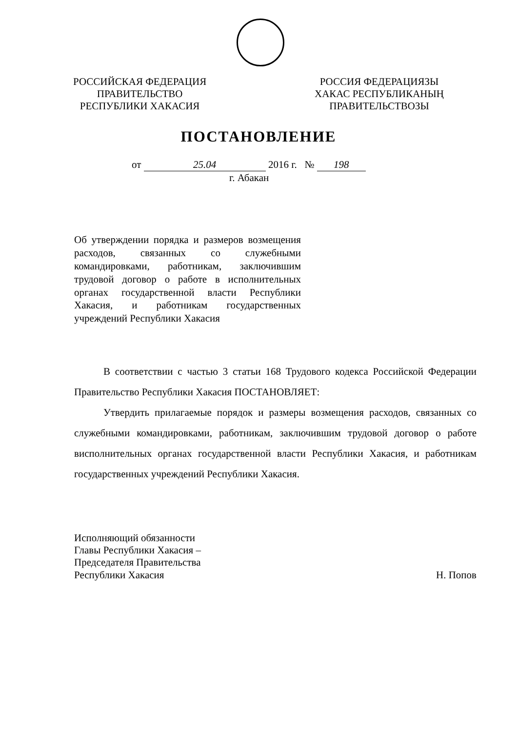РОССИЙСКАЯ ФЕДЕРАЦИЯ
ПРАВИТЕЛЬСТВО
РЕСПУБЛИКИ ХАКАСИЯ
РОССИЯ ФЕДЕРАЦИЯЗЫ
ХАКАС РЕСПУБЛИКАНЫҢ
ПРАВИТЕЛЬСТВОЗЫ
ПОСТАНОВЛЕНИЕ
от 25.04 2016 г. № 198
г. Абакан
Об утверждении порядка и размеров возмещения расходов, связанных со служебными командировками, работникам, заключившим трудовой договор о работе в исполнительных органах государственной власти Республики Хакасия, и работникам государственных учреждений Республики Хакасия
В соответствии с частью 3 статьи 168 Трудового кодекса Российской Федерации Правительство Республики Хакасия ПОСТАНОВЛЯЕТ:
Утвердить прилагаемые порядок и размеры возмещения расходов, связанных со служебными командировками, работникам, заключившим трудовой договор о работе висполнительных органах государственной власти Республики Хакасия, и работникам государственных учреждений Республики Хакасия.
Исполняющий обязанности
Главы Республики Хакасия –
Председателя Правительства
Республики Хакасия
Н. Попов